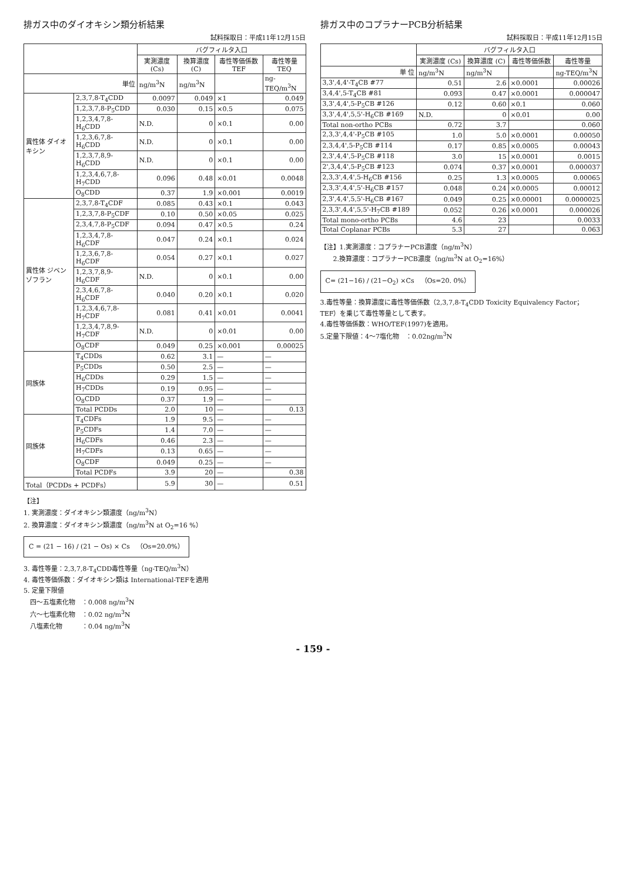排ガス中のダイオキシン類分析結果
試料採取日：平成11年12月15日
| | | バグフィルタ入口 | | | |
| --- | --- | --- | --- | --- | --- |
| | | 実測濃度 (Cs) | 換算濃度 (C) | 毒性等価係数 TEF | 毒性等量 TEQ |
| 単位 | | ng/m<sup>3</sup>N | ng/m<sup>3</sup>N | | ng-TEQ/m<sup>3</sup>N |
| 異性体 ダイオキシン | 2,3,7,8-T<sub>4</sub>CDD | 0.0097 | 0.049 | ×1 | 0.049 |
| | 1,2,3,7,8-P<sub>5</sub>CDD | 0.030 | 0.15 | ×0.5 | 0.075 |
| | 1,2,3,4,7,8-H<sub>6</sub>CDD | N.D. | 0 | ×0.1 | 0.00 |
| | 1,2,3,6,7,8-H<sub>6</sub>CDD | N.D. | 0 | ×0.1 | 0.00 |
| | 1,2,3,7,8,9-H<sub>6</sub>CDD | N.D. | 0 | ×0.1 | 0.00 |
| | 1,2,3,4,6,7,8-H<sub>7</sub>CDD | 0.096 | 0.48 | ×0.01 | 0.0048 |
| | O<sub>8</sub>CDD | 0.37 | 1.9 | ×0.001 | 0.0019 |
| 異性体 ジベンゾフラン | 2,3,7,8-T<sub>4</sub>CDF | 0.085 | 0.43 | ×0.1 | 0.043 |
| | 1,2,3,7,8-P<sub>5</sub>CDF | 0.10 | 0.50 | ×0.05 | 0.025 |
| | 2,3,4,7,8-P<sub>5</sub>CDF | 0.094 | 0.47 | ×0.5 | 0.24 |
| | 1,2,3,4,7,8-H<sub>6</sub>CDF | 0.047 | 0.24 | ×0.1 | 0.024 |
| | 1,2,3,6,7,8-H<sub>6</sub>CDF | 0.054 | 0.27 | ×0.1 | 0.027 |
| | 1,2,3,7,8,9-H<sub>6</sub>CDF | N.D. | 0 | ×0.1 | 0.00 |
| | 2,3,4,6,7,8-H<sub>6</sub>CDF | 0.040 | 0.20 | ×0.1 | 0.020 |
| | 1,2,3,4,6,7,8-H<sub>7</sub>CDF | 0.081 | 0.41 | ×0.01 | 0.0041 |
| | 1,2,3,4,7,8,9-H<sub>7</sub>CDF | N.D. | 0 | ×0.01 | 0.00 |
| | O<sub>8</sub>CDF | 0.049 | 0.25 | ×0.001 | 0.00025 |
| 同族体 | T<sub>4</sub>CDDs | 0.62 | 3.1 | — | — |
| | P<sub>5</sub>CDDs | 0.50 | 2.5 | — | — |
| | H<sub>6</sub>CDDs | 0.29 | 1.5 | — | — |
| | H<sub>7</sub>CDDs | 0.19 | 0.95 | — | — |
| | O<sub>8</sub>CDD | 0.37 | 1.9 | — | — |
| | Total PCDDs | 2.0 | 10 | — | 0.13 |
| 同族体 | T<sub>4</sub>CDFs | 1.9 | 9.5 | — | — |
| | P<sub>5</sub>CDFs | 1.4 | 7.0 | — | — |
| | H<sub>6</sub>CDFs | 0.46 | 2.3 | — | — |
| | H<sub>7</sub>CDFs | 0.13 | 0.65 | — | — |
| | O<sub>8</sub>CDF | 0.049 | 0.25 | — | — |
| | Total PCDFs | 3.9 | 20 | — | 0.38 |
| Total（PCDDs + PCDFs） | | 5.9 | 30 | — | 0.51 |
【注】
1. 実測濃度：ダイオキシン類濃度（ng/m<sup>3</sup>N）
2. 換算濃度：ダイオキシン類濃度（ng/m<sup>3</sup>N at O<sub>2</sub>=16 %）
C = (21 − 16) / (21 − Os) × Cs　（Os=20.0%）
3. 毒性等量：2,3,7,8-T<sub>4</sub>CDD毒性等量（ng-TEQ/m<sup>3</sup>N）
4. 毒性等価係数：ダイオキシン類は International-TEFを適用
5. 定量下限値
　四〜五塩素化物　：0.008 ng/m<sup>3</sup>N
　六〜七塩素化物　：0.02 ng/m<sup>3</sup>N
　八塩素化物　　　：0.04 ng/m<sup>3</sup>N
排ガス中のコプラナーPCB分析結果
試料採取日：平成11年12月15日
| | バグフィルタ入口 | | | |
| --- | --- | --- | --- | --- |
| | 実測濃度 (Cs) | 換算濃度 (C) | 毒性等価係数 | 毒性等量 |
| 単 位 | ng/m<sup>3</sup>N | ng/m<sup>3</sup>N | | ng-TEQ/m<sup>3</sup>N |
| 3,3',4,4'-T<sub>4</sub>CB #77 | 0.51 | 2.6 | ×0.0001 | 0.00026 |
| 3,4,4',5-T<sub>4</sub>CB #81 | 0.093 | 0.47 | ×0.0001 | 0.000047 |
| 3,3',4,4',5-P<sub>5</sub>CB #126 | 0.12 | 0.60 | ×0.1 | 0.060 |
| 3,3',4,4',5,5'-H<sub>6</sub>CB #169 | N.D. | 0 | ×0.01 | 0.00 |
| Total non-ortho PCBs | 0.72 | 3.7 | | 0.060 |
| 2,3,3',4,4'-P<sub>5</sub>CB #105 | 1.0 | 5.0 | ×0.0001 | 0.00050 |
| 2,3,4,4',5-P<sub>5</sub>CB #114 | 0.17 | 0.85 | ×0.0005 | 0.00043 |
| 2,3',4,4',5-P<sub>5</sub>CB #118 | 3.0 | 15 | ×0.0001 | 0.0015 |
| 2',3,4,4',5-P<sub>5</sub>CB #123 | 0.074 | 0.37 | ×0.0001 | 0.000037 |
| 2,3,3',4,4',5-H<sub>6</sub>CB #156 | 0.25 | 1.3 | ×0.0005 | 0.00065 |
| 2,3,3',4,4',5'-H<sub>6</sub>CB #157 | 0.048 | 0.24 | ×0.0005 | 0.00012 |
| 2,3',4,4',5,5'-H<sub>6</sub>CB #167 | 0.049 | 0.25 | ×0.00001 | 0.0000025 |
| 2,3,3',4,4',5,5'-H<sub>7</sub>CB #189 | 0.052 | 0.26 | ×0.0001 | 0.000026 |
| Total mono-ortho PCBs | 4.6 | 23 | | 0.0033 |
| Total Coplanar PCBs | 5.3 | 27 | | 0.063 |
【注】1.実測濃度：コプラナーPCB濃度（ng/m<sup>3</sup>N）
　　2.換算濃度：コプラナーPCB濃度（ng/m<sup>3</sup>N at O<sub>2</sub>=16%）
C= (21−16) / (21−O<sub>2</sub>) ×Cs　（Os=20. 0%）
3.毒性等量：換算濃度に毒性等価係数（2,3,7,8-T<sub>4</sub>CDD Toxicity Equivalency Factor；TEF）を乗じて毒性等量として表す。
4.毒性等価係数：WHO/TEF(1997)を適用。
5.定量下限値：4〜7塩化物　：0.02ng/m<sup>3</sup>N
- 159 -